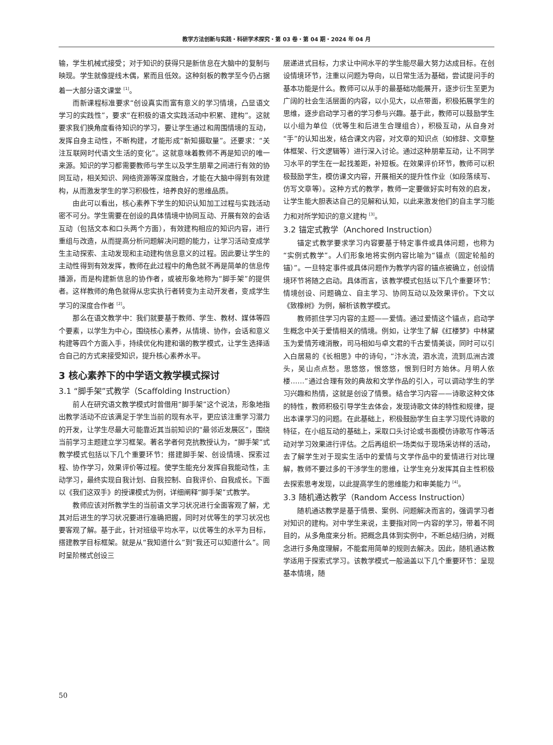教学方法创新与实践・科研学术探究・第 03 卷・第 04 期・2024 年 04 月
输，学生机械式接受；对于知识的获得只是新信息在大脑中的复制与映现。学生就像提线木偶，累而且低效。这种刻板的教学至今仍占据着一大部分语文课堂 <sup>[1]</sup>。
而新课程标准要求“创设真实而富有意义的学习情境，凸显语文学习的实践性”，要求“在积极的语文实践活动中积累、建构”。这就要求我们换角度看待知识的学习，要让学生通过和周围情境的互动，发挥自身主动性，不断构建，才能形成“新知摄取量”。还要求：“关注互联网时代语文生活的变化”。这就意味着教师不再是知识的唯一来源。知识的学习都需要教师与学生以及学生朋辈之间进行有效的协同互动，相关知识、网络资源等深度融合，才能在大脑中得到有效建构，从而激发学生的学习积极性，培养良好的思维品质。
由此可以看出，核心素养下学生的知识认知加工过程与实践活动密不可分。学生需要在创设的具体情境中协同互动、开展有效的会话互动（包括文本和口头两个方面），有效建构相应的知识内容，进行重组与改造，从而提高分析问题解决问题的能力，让学习活动变成学生主动探索、主动发现和主动建构信息意义的过程。因此要让学生的主动性得到有效发挥，教师在此过程中的角色就不再是简单的信息传播源，而是构建新信息的协作者，或被形象地称为“脚手架”的提供者。这样教师的角色就得从忠实执行者转变为主动开发者，变成学生学习的深度合作者 <sup>[2]</sup>。
那么在语文教学中：我们就要基于教师、学生、教材、媒体等四个要素，以学生为中心，围绕核心素养，从情境、协作，会话和意义构建等四个方面入手，持续优化构建和谐的教学模式，让学生选择适合自己的方式来接受知识，提升核心素养水平。
3 核心素养下的中学语文教学模式探讨
3.1 “脚手架”式教学（Scaffolding Instruction）
前人在研究语文教学模式时曾借用“脚手架”这个说法，形象地指出教学活动不应该满足于学生当前的现有水平，更应该注重学习潜力的开发，让学生尽最大可能靠近其当前知识的“最邻近发展区”，围绕当前学习主题建立学习框架。著名学者何克抗教授认为，“脚手架”式教学模式包括以下几个重要环节：搭建脚手架、创设情境、探索过程、协作学习，效果评价等过程。使学生能充分发挥自我能动性，主动学习，最终实现自我计划、自我控制、自我评价、自我成长。下面以《我们这双手》的授课模式为例，详细阐释“脚手架”式教学。
教师应该对所教学生的当前语文学习状况进行全面客观了解，尤其对后进生的学习状况要进行准确把握，同时对优等生的学习状况也要客观了解。基于此，针对班级平均水平，以优等生的水平为目标，搭建教学目标框架。就是从“我知道什么”到“我还可以知道什么”。同时呈阶梯式创设三
层递进式目标，力求让中间水平的学生能尽最大努力达成目标。在创设情境环节，注重以问题为导向，以日常生活为基础，尝试提问手的基本功能是什么。教师可以从手的最基础功能展开，逐步衍生至更为广阔的社会生活层面的内容，以小见大，以点带面，积极拓展学生的思维，逐步启动学习者的学习参与兴趣。基于此，教师可以鼓励学生以小组为单位（优等生和后进生合理组合），积极互动，从自身对“手”的认知出发，结合课文内容，对文章的知识点（如修辞、文章整体框架、行文逻辑等）进行深入讨论。通过这种朋辈互动，让不同学习水平的学生在一起找差距，补短板。在效果评价环节，教师可以积极鼓励学生，模仿课文内容，开展相关的提升性作业（如段落续写、仿写文章等）。这种方式的教学，教师一定要做好实时有效的启发，让学生能大胆表达自己的见解和认知，以此来激发他们的自主学习能力和对所学知识的意义建构 <sup>[3]</sup>。
3.2 锚定式教学（Anchored Instruction）
锚定式教学要求学习内容要基于特定事件或具体问题，也称为“实例式教学”。人们形象地将实例内容比喻为“锚点（固定轮船的锚）”。一旦特定事件或具体问题作为教学内容的锚点被确立，创设情境环节将随之启动。具体而言，该教学模式包括以下几个重要环节：情境创设、问题确立、自主学习、协同互动以及效果评价。下文以《致橡树》为例，解析该教学模式。
教师抓住学习内容的主题——爱情。通过爱情这个锚点，启动学生概念中关于爱情相关的情境。例如，让学生了解《红楼梦》中林黛玉为爱情芳魂消散，司马相如与卓文君的千古爱情美谈，同时可以引入白居易的《长相思》中的诗句，“汴水流，泗水流，流到瓜洲古渡头，吴山点点愁。思悠悠，恨悠悠，恨到归时方始休。月明人依楼……”通过合理有效的典故和文学作品的引入，可以调动学生的学习兴趣和热情，这就是创设了情景。结合学习内容——诗歌这种文体的特性，教师积极引导学生去体会，发现诗歌文体的特性和规律，提出本课学习的问题。在此基础上，积极鼓励学生自主学习现代诗歌的特征，在小组互动的基础上，采取口头讨论或书面模仿诗歌写作等活动对学习效果进行评估。之后再组织一场类似于现场采访样的活动，去了解学生对于现实生活中的爱情与文学作品中的爱情进行对比理解，教师不要过多的干涉学生的思维，让学生充分发挥其自主性积极去探索思考发现，以此提高学生的思维能力和审美能力 <sup>[4]</sup>。
3.3 随机通达教学（Random Access Instruction）
随机通达教学是基于情景、案例、问题解决而言的，强调学习者对知识的建构。对中学生来说，主要指对同一内容的学习，带着不同目的，从多角度来分析。把概念具体到实例中，不断总结归纳，对概念进行多角度理解，不能套用简单的规则去解决。因此，随机通达教学适用于探索式学习。该教学模式一般涵盖以下几个重要环节：呈现基本情境，随
50